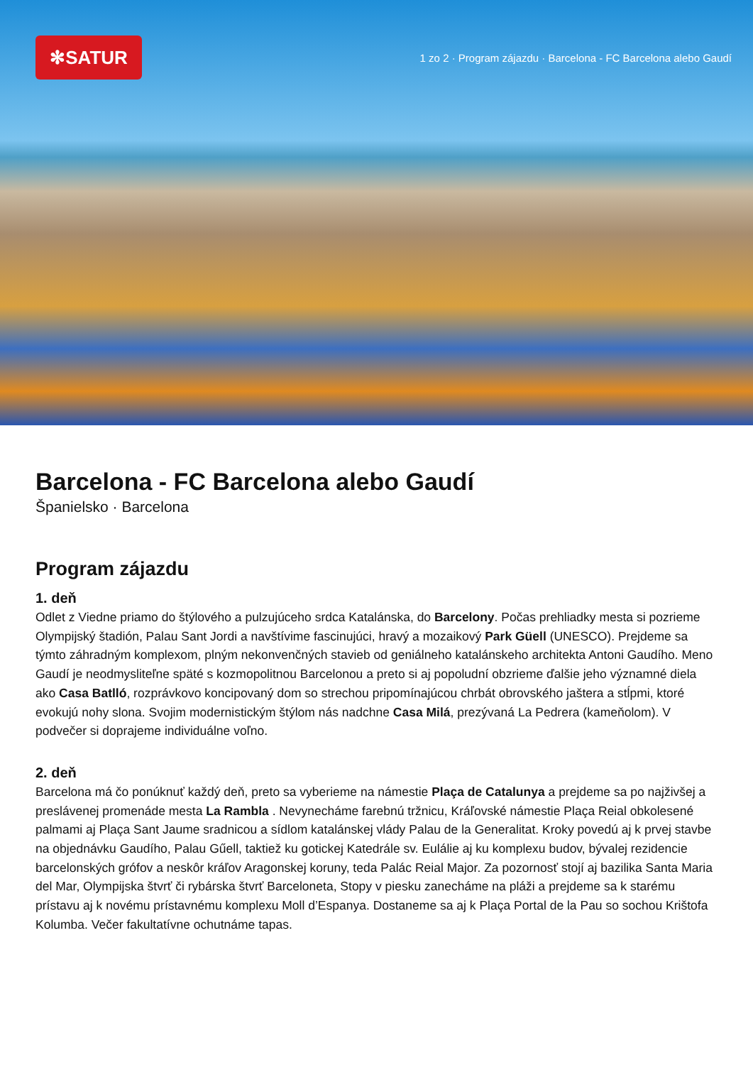✻SATUR
1 zo 2 · Program zájazdu · Barcelona - FC Barcelona alebo Gaudí
Barcelona - FC Barcelona alebo Gaudí
Španielsko · Barcelona
Program zájazdu
1. deň
Odlet z Viedne priamo do štýlového a pulzujúceho srdca Katalánska, do Barcelony. Počas prehliadky mesta si pozrieme Olympijský štadión, Palau Sant Jordi a navštívime fascinujúci, hravý a mozaikový Park Güell (UNESCO). Prejdeme sa týmto záhradným komplexom, plným nekonvenčných stavieb od geniálneho katalánskeho architekta Antoni Gaudího. Meno Gaudí je neodmysliteľne späté s kozmopolitnou Barcelonou a preto si aj popoludní obzrieme ďalšie jeho významné diela ako Casa Batlló, rozprávkovo koncipovaný dom so strechou pripomínajúcou chrbát obrovského jaštera a stĺpmi, ktoré evokujú nohy slona. Svojim modernistickým štýlom nás nadchne Casa Milá, prezývaná La Pedrera (kameňolom). V podvečer si doprajeme individuálne voľno.
2. deň
Barcelona má čo ponúknuť každý deň, preto sa vyberieme na námestie Plaça de Catalunya a prejdeme sa po najživšej a preslávenej promenáde mesta La Rambla . Nevynecháme farebnú tržnicu, Kráľovské námestie Plaça Reial obkolesené palmami aj Plaça Sant Jaume sradnicou a sídlom katalánskej vlády Palau de la Generalitat. Kroky povedú aj k prvej stavbe na objednávku Gaudího, Palau Gűell, taktiež ku gotickej Katedrále sv. Eulálie aj ku komplexu budov, bývalej rezidencie barcelonských grófov a neskôr kráľov Aragonskej koruny, teda Palác Reial Major. Za pozornosť stojí aj bazilika Santa Maria del Mar, Olympijska štvrť či rybárska štvrť Barceloneta, Stopy v piesku zanecháme na pláži a prejdeme sa k starému prístavu aj k novému prístavnému komplexu Moll d’Espanya. Dostaneme sa aj k Plaça Portal de la Pau so sochou Krištofa Kolumba. Večer fakultatívne ochutnáme tapas.